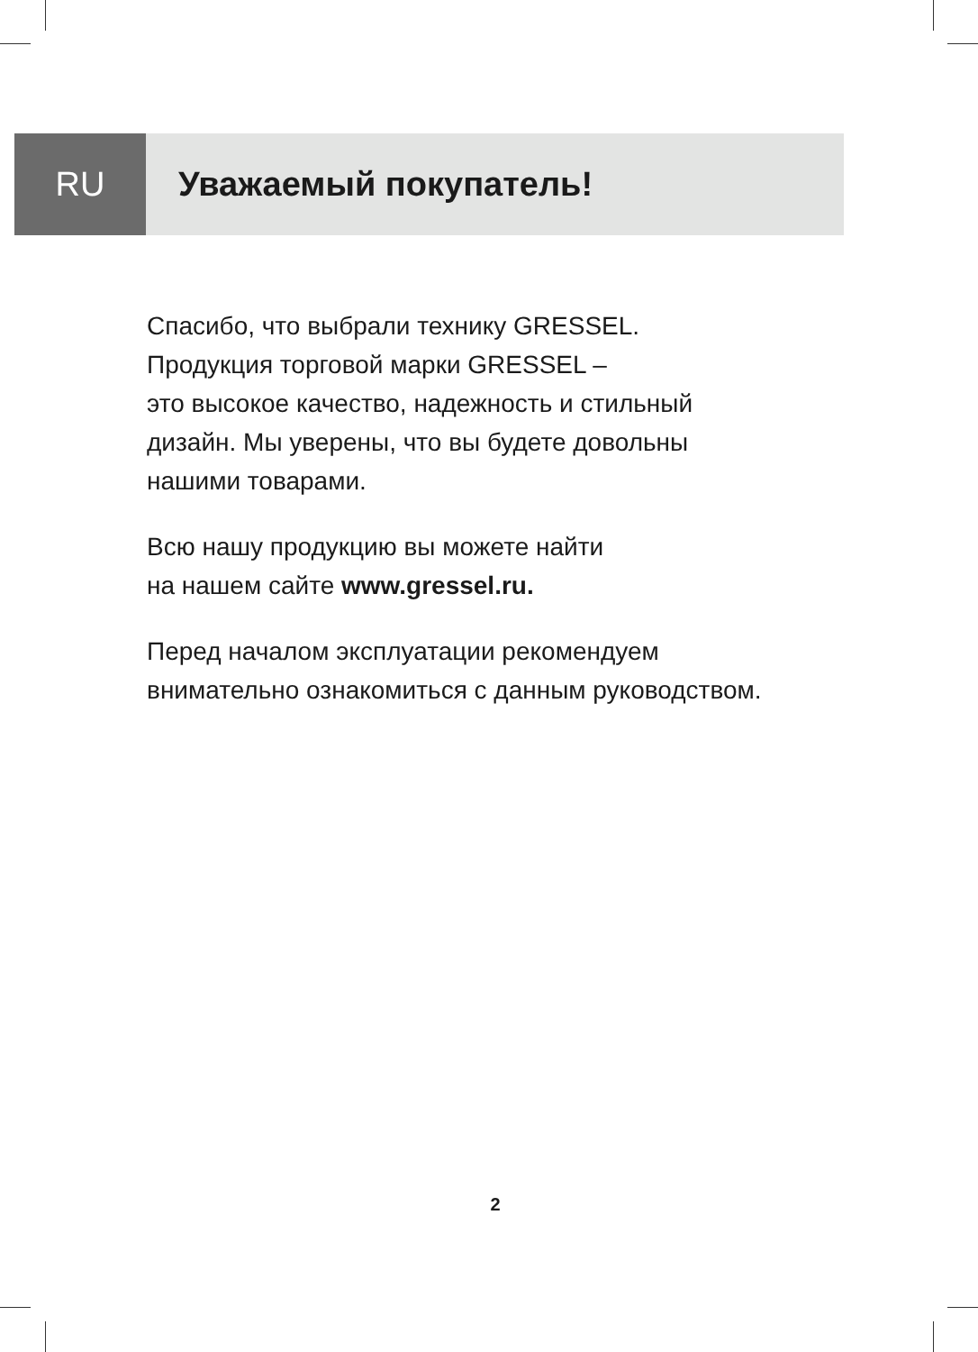RU Уважаемый покупатель!
Спасибо, что выбрали технику GRESSEL.
Продукция торговой марки GRESSEL –
это высокое качество, надежность и стильный дизайн. Мы уверены, что вы будете довольны нашими товарами.
Всю нашу продукцию вы можете найти
на нашем сайте www.gressel.ru.
Перед началом эксплуатации рекомендуем внимательно ознакомиться с данным руководством.
2